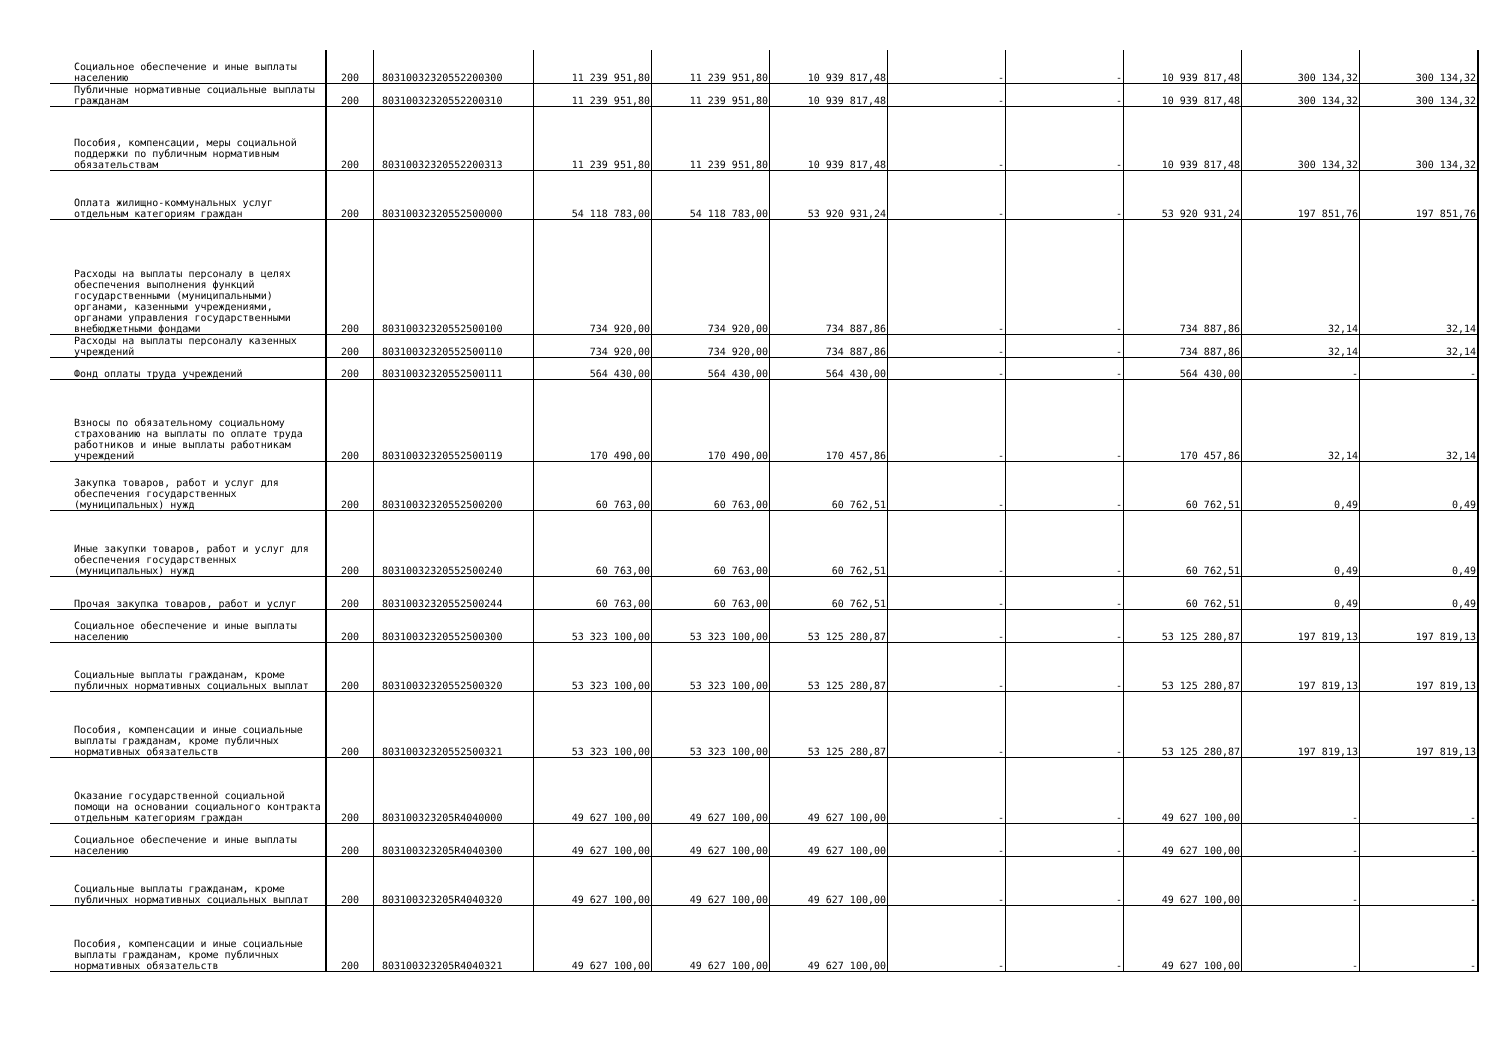| Социальное обеспечение и иные выплаты населению | 200 | 80310032320552200300 | 11 239 951,80 | 11 239 951,80 | 10 939 817,48 | - | - | 10 939 817,48 | 300 134,32 | 300 134,32 |
| Публичные нормативные социальные выплаты гражданам | 200 | 80310032320552200310 | 11 239 951,80 | 11 239 951,80 | 10 939 817,48 | - | - | 10 939 817,48 | 300 134,32 | 300 134,32 |
| Пособия, компенсации, меры социальной поддержки по публичным нормативным обязательствам | 200 | 80310032320552200313 | 11 239 951,80 | 11 239 951,80 | 10 939 817,48 | - | - | 10 939 817,48 | 300 134,32 | 300 134,32 |
| Оплата жилищно-коммунальных услуг отдельным категориям граждан | 200 | 80310032320552500000 | 54 118 783,00 | 54 118 783,00 | 53 920 931,24 | - | - | 53 920 931,24 | 197 851,76 | 197 851,76 |
| Расходы на выплаты персоналу в целях обеспечения выполнения функций государственными (муниципальными) органами, казенными учреждениями, органами управления государственными внебюджетными фондами | 200 | 80310032320552500100 | 734 920,00 | 734 920,00 | 734 887,86 | - | - | 734 887,86 | 32,14 | 32,14 |
| Расходы на выплаты персоналу казенных учреждений | 200 | 80310032320552500110 | 734 920,00 | 734 920,00 | 734 887,86 | - | - | 734 887,86 | 32,14 | 32,14 |
| Фонд оплаты труда учреждений | 200 | 80310032320552500111 | 564 430,00 | 564 430,00 | 564 430,00 | - | - | 564 430,00 | - | - |
| Взносы по обязательному социальному страхованию на выплаты по оплате труда работников и иные выплаты работникам учреждений | 200 | 80310032320552500119 | 170 490,00 | 170 490,00 | 170 457,86 | - | - | 170 457,86 | 32,14 | 32,14 |
| Закупка товаров, работ и услуг для обеспечения государственных (муниципальных) нужд | 200 | 80310032320552500200 | 60 763,00 | 60 763,00 | 60 762,51 | - | - | 60 762,51 | 0,49 | 0,49 |
| Иные закупки товаров, работ и услуг для обеспечения государственных (муниципальных) нужд | 200 | 80310032320552500240 | 60 763,00 | 60 763,00 | 60 762,51 | - | - | 60 762,51 | 0,49 | 0,49 |
| Прочая закупка товаров, работ и услуг | 200 | 80310032320552500244 | 60 763,00 | 60 763,00 | 60 762,51 | - | - | 60 762,51 | 0,49 | 0,49 |
| Социальное обеспечение и иные выплаты населению | 200 | 80310032320552500300 | 53 323 100,00 | 53 323 100,00 | 53 125 280,87 | - | - | 53 125 280,87 | 197 819,13 | 197 819,13 |
| Социальные выплаты гражданам, кроме публичных нормативных социальных выплат | 200 | 80310032320552500320 | 53 323 100,00 | 53 323 100,00 | 53 125 280,87 | - | - | 53 125 280,87 | 197 819,13 | 197 819,13 |
| Пособия, компенсации и иные социальные выплаты гражданам, кроме публичных нормативных обязательств | 200 | 80310032320552500321 | 53 323 100,00 | 53 323 100,00 | 53 125 280,87 | - | - | 53 125 280,87 | 197 819,13 | 197 819,13 |
| Оказание государственной социальной помощи на основании социального контракта отдельным категориям граждан | 200 | 803100323205R4040000 | 49 627 100,00 | 49 627 100,00 | 49 627 100,00 | - | - | 49 627 100,00 | - | - |
| Социальное обеспечение и иные выплаты населению | 200 | 803100323205R4040300 | 49 627 100,00 | 49 627 100,00 | 49 627 100,00 | - | - | 49 627 100,00 | - | - |
| Социальные выплаты гражданам, кроме публичных нормативных социальных выплат | 200 | 803100323205R4040320 | 49 627 100,00 | 49 627 100,00 | 49 627 100,00 | - | - | 49 627 100,00 | - | - |
| Пособия, компенсации и иные социальные выплаты гражданам, кроме публичных нормативных обязательств | 200 | 803100323205R4040321 | 49 627 100,00 | 49 627 100,00 | 49 627 100,00 | - | - | 49 627 100,00 | - | - |